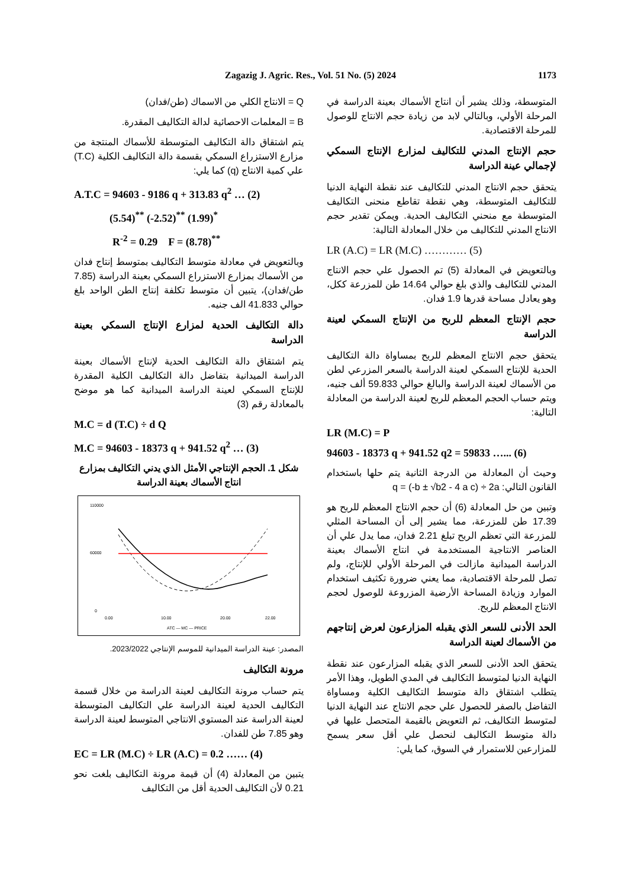Zagazig J. Agric. Res., Vol. 51 No. (5) 2024 1173
المتوسطة، وذلك يشير أن انتاج الأسماك بعينة الدراسة في المرحلة الأولي، وبالتالي لابد من زيادة حجم الانتاج للوصول للمرحلة الاقتصادية.
حجم الإنتاج المدني للتكاليف لمزارع الإنتاج السمكي لإجمالي عينة الدراسة
يتحقق حجم الانتاج المدني للتكاليف عند نقطة النهاية الدنيا للتكاليف المتوسطة، وهي نقطة تقاطع منحنى التكاليف المتوسطة مع منحني التكاليف الحدية. ويمكن تقدير حجم الانتاج المدني للتكاليف من خلال المعادلة التالية:
LR (A.C) = LR (M.C) ………… (5)
وبالتعويض في المعادلة (5) تم الحصول علي حجم الانتاج المدني للتكاليف والذي بلغ حوالي 14.64 طن للمزرعة ككل، وهو يعادل مساحة قدرها 1.9 فدان.
حجم الإنتاج المعظم للربح من الإنتاج السمكي لعينة الدراسة
يتحقق حجم الانتاج المعظم للربح بمساواة دالة التكاليف الحدية للإنتاج السمكي لعينة الدراسة بالسعر المزرعي لطن من الأسماك لعينة الدراسة والبالغ حوالي 59.833 ألف جنيه، ويتم حساب الحجم المعظم للربح لعينة الدراسة من المعادلة التالية:
LR (M.C) = P
94603 - 18373 q + 941.52 q2 = 59833 …... (6)
وحيث أن المعادلة من الدرجة الثانية يتم حلها باستخدام القانون التالي: q = (-b ± √b2 - 4 a c) ÷ 2a
وتبين من حل المعادلة (6) أن حجم الانتاج المعظم للربح هو 17.39 طن للمزرعة، مما يشير إلى أن المساحة المثلي للمزرعة التي تعظم الربح تبلغ 2.21 فدان، مما يدل علي أن العناصر الانتاجية المستخدمة في انتاج الأسماك بعينة الدراسة الميدانية مازالت في المرحلة الأولي للإنتاج، ولم تصل للمرحلة الاقتصادية، مما يعني ضرورة تكثيف استخدام الموارد وزيادة المساحة الأرضية المزروعة للوصول لحجم الانتاج المعظم للربح.
الحد الأدنى للسعر الذي يقبله المزارعون لعرض إنتاجهم من الأسماك لعينة الدراسة
يتحقق الحد الأدنى للسعر الذي يقبله المزارعون عند نقطة النهاية الدنيا لمتوسط التكاليف في المدي الطويل، وهذا الأمر يتطلب اشتقاق دالة متوسط التكاليف الكلية ومساواة التفاضل بالصفر للحصول علي حجم الانتاج عند النهاية الدنيا لمتوسط التكاليف، ثم التعويض بالقيمة المتحصل عليها في دالة متوسط التكاليف لنحصل علي أقل سعر يسمح للمزارعين للاستمرار في السوق، كما يلي:
Q = الانتاج الكلي من الاسماك (طن/فدان)
B = المعلمات الاحصائية لدالة التكاليف المقدرة.
يتم اشتقاق دالة التكاليف المتوسطة للأسماك المنتجة من مزارع الاستزراع السمكي بقسمة دالة التكاليف الكلية (T.C) علي كمية الانتاج (q) كما يلي:
A.T.C = 94603 - 9186 q + 313.83 q<sup>2</sup> … (2)
(5.54)<sup>**</sup> (-2.52)<sup>**</sup> (1.99)<sup>*</sup>
R<sup>-2</sup> = 0.29 F = (8.78)<sup>**</sup>
وبالتعويض في معادلة متوسط التكاليف بمتوسط إنتاج فدان من الأسماك بمزارع الاستزراع السمكي بعينة الدراسة (7.85 طن/فدان)، يتبين أن متوسط تكلفة إنتاج الطن الواحد بلغ حوالي 41.833 الف جنيه.
دالة التكاليف الحدية لمزارع الإنتاج السمكي بعينة الدراسة
يتم اشتقاق دالة التكاليف الحدية لإنتاج الأسماك بعينة الدراسة الميدانية بتفاضل دالة التكاليف الكلية المقدرة للإنتاج السمكي لعينة الدراسة الميدانية كما هو موضح بالمعادلة رقم (3)
M.C = d (T.C) ÷ d Q
M.C = 94603 - 18373 q + 941.52 q<sup>2</sup> … (3)
شكل 1. الحجم الإنتاجي الأمثل الذي يدني التكاليف بمزارع انتاج الأسماك بعينة الدراسة
110000
60000
0
0.00
10.00
20.00
22.00
ATC — MC — PRICE
المصدر: عينة الدراسة الميدانية للموسم الإنتاجي 2023/2022.
مرونة التكاليف
يتم حساب مرونة التكاليف لعينة الدراسة من خلال قسمة التكاليف الحدية لعينة الدراسة علي التكاليف المتوسطة لعينة الدراسة عند المستوي الانتاجي المتوسط لعينة الدراسة وهو 7.85 طن للفدان.
EC = LR (M.C) ÷ LR (A.C) = 0.2 …… (4)
يتبين من المعادلة (4) أن قيمة مرونة التكاليف بلغت نحو 0.21 لأن التكاليف الحدية أقل من التكاليف